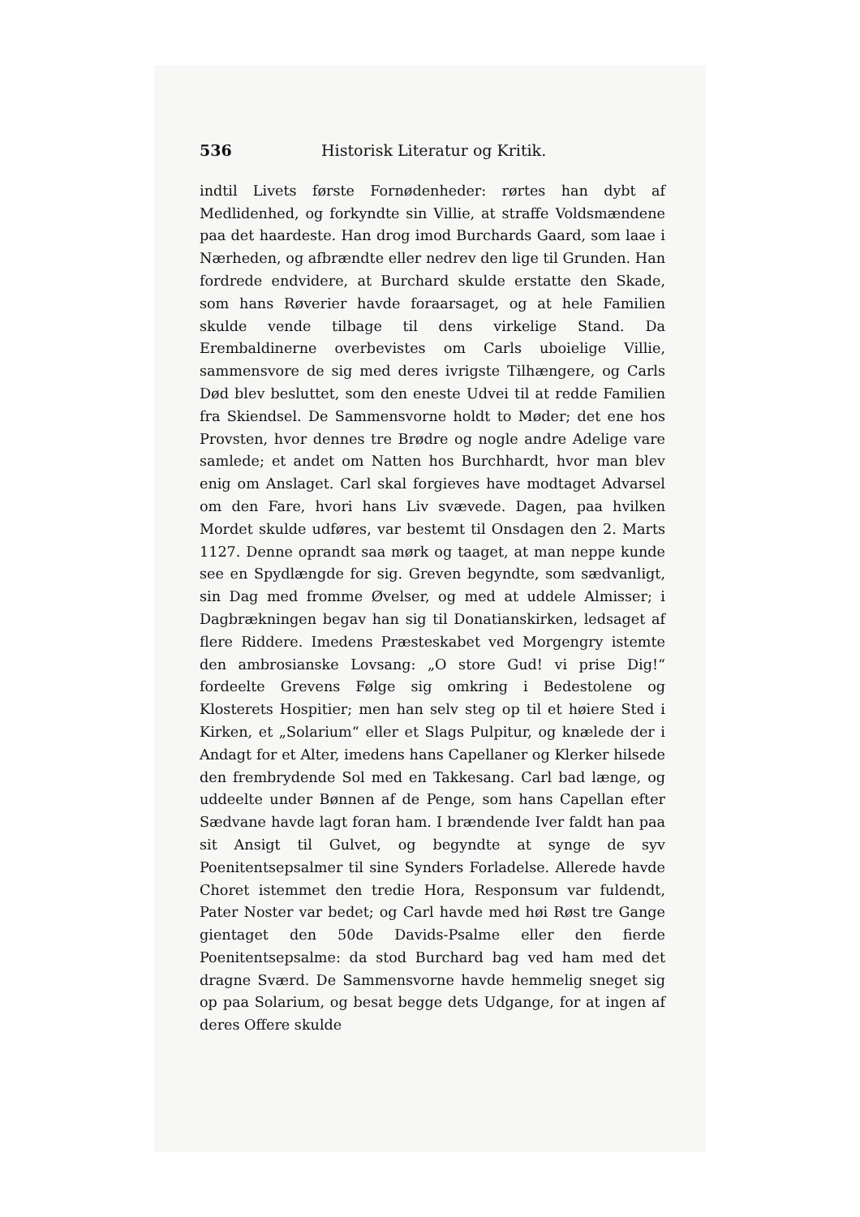536 Historisk Literatur og Kritik.
indtil Livets første Fornødenheder: rørtes han dybt af Medlidenhed, og forkyndte sin Villie, at straffe Voldsmændene paa det haardeste. Han drog imod Burchards Gaard, som laae i Nærheden, og afbrændte eller nedrev den lige til Grunden. Han fordrede endvidere, at Burchard skulde erstatte den Skade, som hans Røverier havde foraarsaget, og at hele Familien skulde vende tilbage til dens virkelige Stand. Da Erembaldinerne overbevistes om Carls uboielige Villie, sammensvore de sig med deres ivrigste Tilhængere, og Carls Død blev besluttet, som den eneste Udvei til at redde Familien fra Skiendsel. De Sammensvorne holdt to Møder; det ene hos Provsten, hvor dennes tre Brødre og nogle andre Adelige vare samlede; et andet om Natten hos Burchhardt, hvor man blev enig om Anslaget. Carl skal forgieves have modtaget Advarsel om den Fare, hvori hans Liv svævede. Dagen, paa hvilken Mordet skulde udføres, var bestemt til Onsdagen den 2. Marts 1127. Denne oprandt saa mørk og taaget, at man neppe kunde see en Spydlængde for sig. Greven begyndte, som sædvanligt, sin Dag med fromme Øvelser, og med at uddele Almisser; i Dagbrækningen begav han sig til Donatianskirken, ledsaget af flere Riddere. Imedens Præsteskabet ved Morgengry istemte den ambrosianske Lovsang: „O store Gud! vi prise Dig!“ fordeelte Grevens Følge sig omkring i Bedestolene og Klosterets Hospitier; men han selv steg op til et høiere Sted i Kirken, et „Solarium“ eller et Slags Pulpitur, og knælede der i Andagt for et Alter, imedens hans Capellaner og Klerker hilsede den frembrydende Sol med en Takkesang. Carl bad længe, og uddeelte under Bønnen af de Penge, som hans Capellan efter Sædvane havde lagt foran ham. I brændende Iver faldt han paa sit Ansigt til Gulvet, og begyndte at synge de syv Poenitentsepsalmer til sine Synders Forladelse. Allerede havde Choret istemmet den tredie Hora, Responsum var fuldendt, Pater Noster var bedet; og Carl havde med høi Røst tre Gange gientaget den 50de Davids-Psalme eller den fierde Poenitentsepsalme: da stod Burchard bag ved ham med det dragne Sværd. De Sammensvorne havde hemmelig sneget sig op paa Solarium, og besat begge dets Udgange, for at ingen af deres Offere skulde